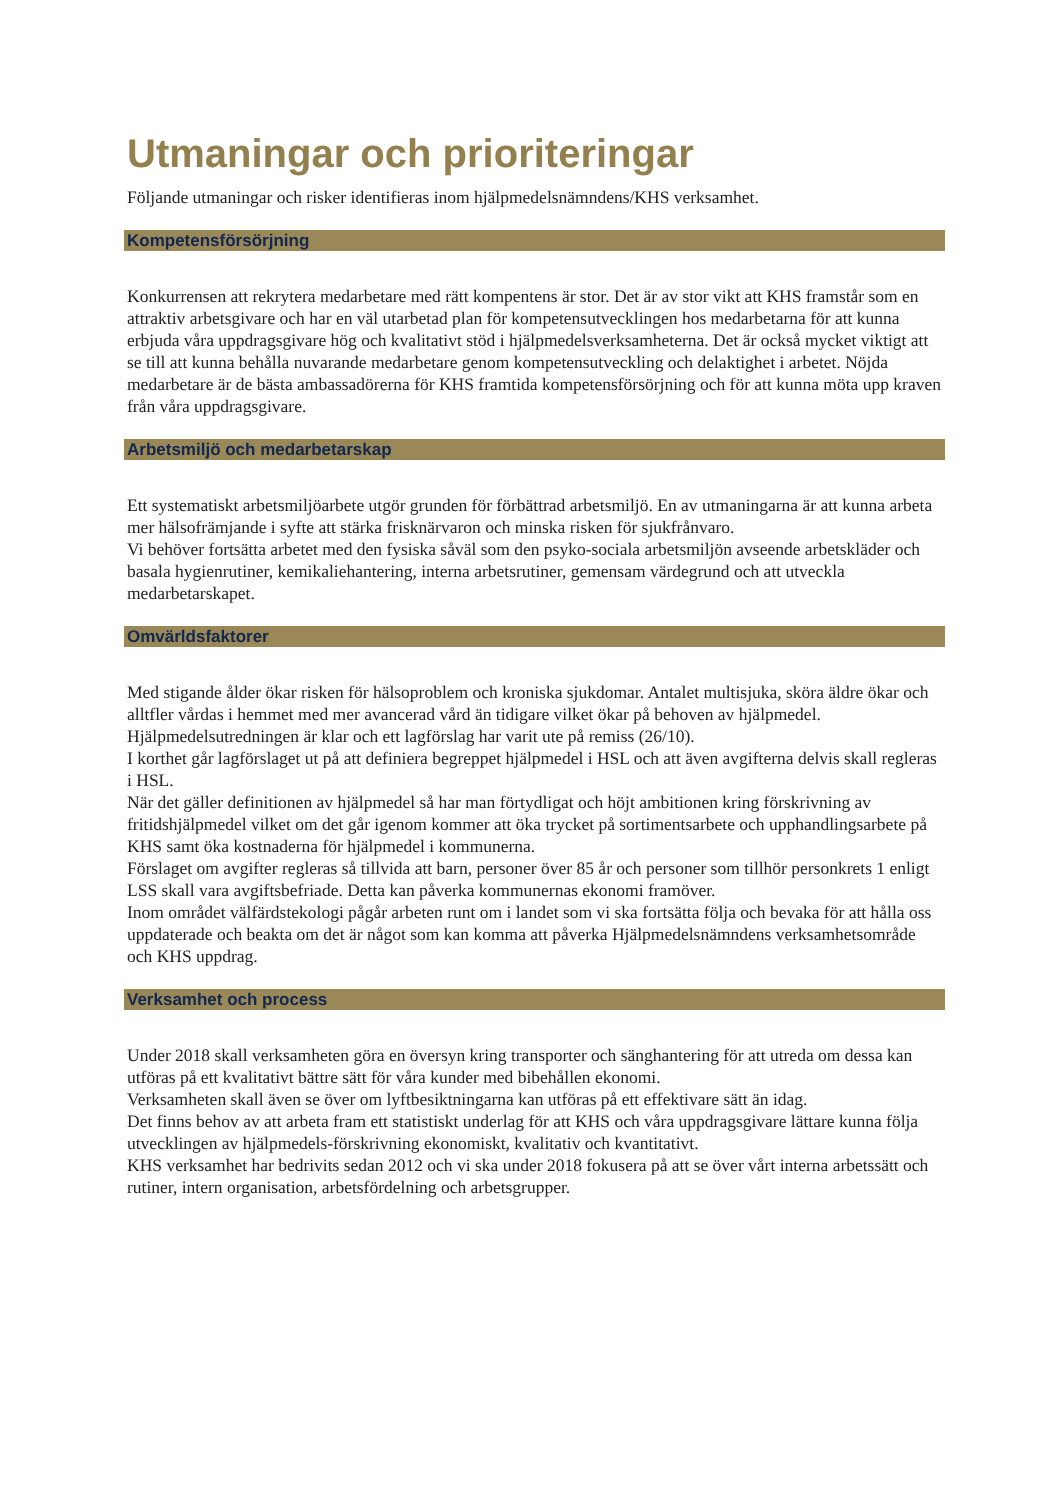Utmaningar och prioriteringar
Följande utmaningar och risker identifieras inom hjälpmedelsnämndens/KHS verksamhet.
Kompetensförsörjning
Konkurrensen att rekrytera medarbetare med rätt kompentens är stor. Det är av stor vikt att KHS framstår som en attraktiv arbetsgivare och har en väl utarbetad plan för kompetensutvecklingen hos medarbetarna för att kunna erbjuda våra uppdragsgivare hög och kvalitativt stöd i hjälpmedelsverksamheterna. Det är också mycket viktigt att se till att kunna behålla nuvarande medarbetare genom kompetensutveckling och delaktighet i arbetet. Nöjda medarbetare är de bästa ambassadörerna för KHS framtida kompetensförsörjning och för att kunna möta upp kraven från våra uppdragsgivare.
Arbetsmiljö och medarbetarskap
Ett systematiskt arbetsmiljöarbete utgör grunden för förbättrad arbetsmiljö. En av utmaningarna är att kunna arbeta mer hälsofrämjande i syfte att stärka frisknärvaron och minska risken för sjukfrånvaro.
Vi behöver fortsätta arbetet med den fysiska såväl som den psyko-sociala arbetsmiljön avseende arbetskläder och basala hygienrutiner, kemikaliehantering, interna arbetsrutiner, gemensam värdegrund och att utveckla medarbetarskapet.
Omvärldsfaktorer
Med stigande ålder ökar risken för hälsoproblem och kroniska sjukdomar. Antalet multisjuka, sköra äldre ökar och alltfler vårdas i hemmet med mer avancerad vård än tidigare vilket ökar på behoven av hjälpmedel.
Hjälpmedelsutredningen är klar och ett lagförslag har varit ute på remiss (26/10).
I korthet går lagförslaget ut på att definiera begreppet hjälpmedel i HSL och att även avgifterna delvis skall regleras i HSL.
När det gäller definitionen av hjälpmedel så har man förtydligat och höjt ambitionen kring förskrivning av fritidshjälpmedel vilket om det går igenom kommer att öka trycket på sortimentsarbete och upphandlingsarbete på KHS samt öka kostnaderna för hjälpmedel i kommunerna.
Förslaget om avgifter regleras så tillvida att barn, personer över 85 år och personer som tillhör personkrets 1 enligt LSS skall vara avgiftsbefriade. Detta kan påverka kommunernas ekonomi framöver.
Inom området välfärdstekologi pågår arbeten runt om i landet som vi ska fortsätta följa och bevaka för att hålla oss uppdaterade och beakta om det är något som kan komma att påverka Hjälpmedelsnämndens verksamhetsområde och KHS uppdrag.
Verksamhet och process
Under 2018 skall verksamheten göra en översyn kring transporter och sänghantering för att utreda om dessa kan utföras på ett kvalitativt bättre sätt för våra kunder med bibehållen ekonomi.
Verksamheten skall även se över om lyftbesiktningarna kan utföras på ett effektivare sätt än idag.
Det finns behov av att arbeta fram ett statistiskt underlag för att KHS och våra uppdragsgivare lättare kunna följa utvecklingen av hjälpmedels-förskrivning ekonomiskt, kvalitativ och kvantitativt.
KHS verksamhet har bedrivits sedan 2012 och vi ska under 2018 fokusera på att se över vårt interna arbetssätt och rutiner, intern organisation, arbetsfördelning och arbetsgrupper.